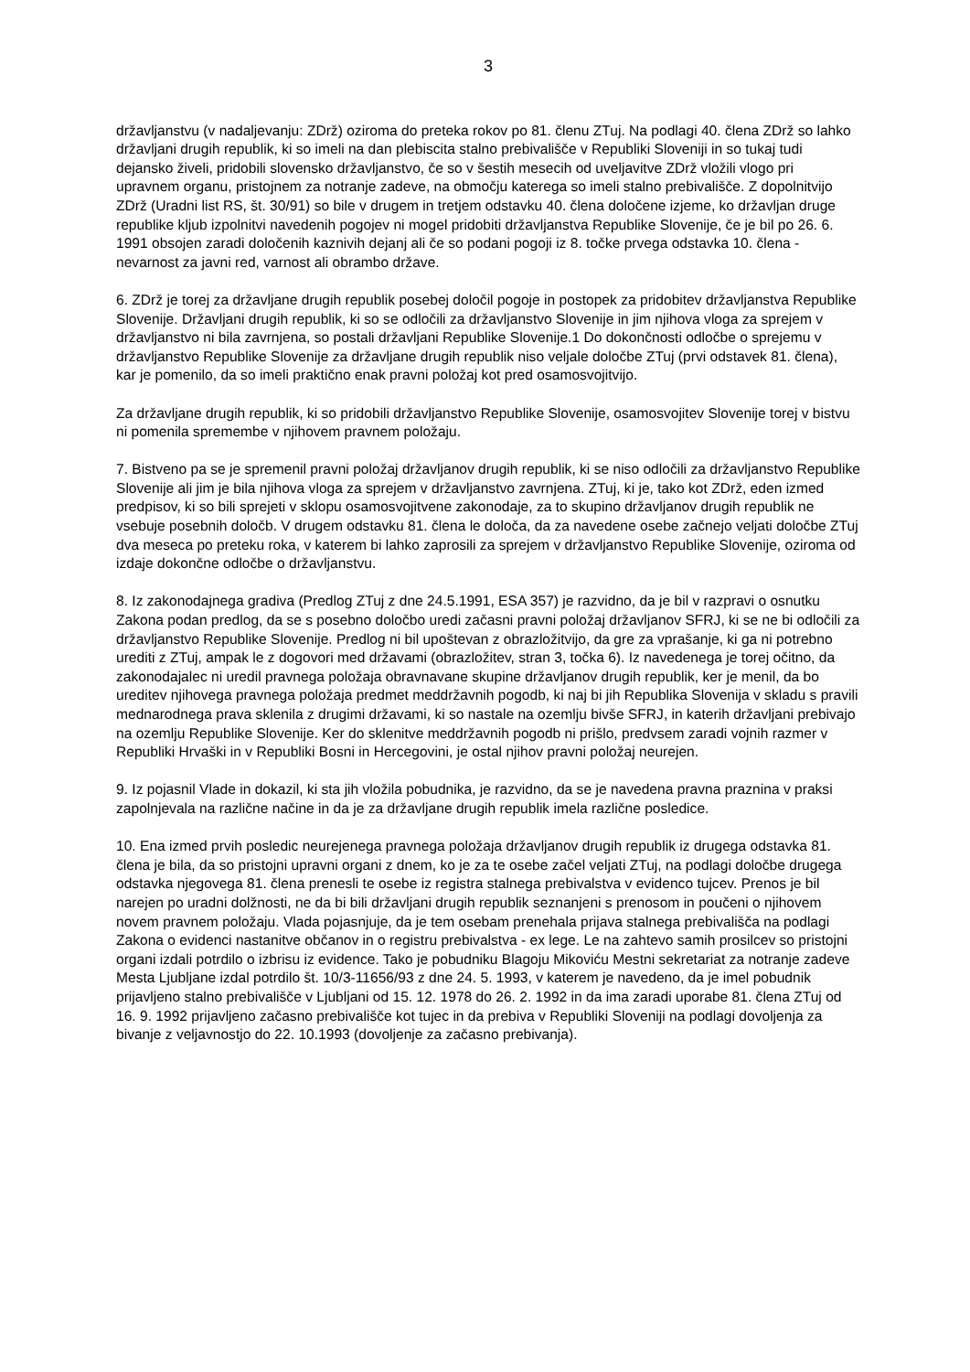3
državljanstvu (v nadaljevanju: ZDrž) oziroma do preteka rokov po 81. členu ZTuj. Na podlagi 40. člena ZDrž so lahko državljani drugih republik, ki so imeli na dan plebiscita stalno prebivališče v Republiki Sloveniji in so tukaj tudi dejansko živeli, pridobili slovensko državljanstvo, če so v šestih mesecih od uveljavitve ZDrž vložili vlogo pri upravnem organu, pristojnem za notranje zadeve, na območju katerega so imeli stalno prebivališče. Z dopolnitvijo ZDrž (Uradni list RS, št. 30/91) so bile v drugem in tretjem odstavku 40. člena določene izjeme, ko državljan druge republike kljub izpolnitvi navedenih pogojev ni mogel pridobiti državljanstva Republike Slovenije, če je bil po 26. 6. 1991 obsojen zaradi določenih kaznivih dejanj ali če so podani pogoji iz 8. točke prvega odstavka 10. člena - nevarnost za javni red, varnost ali obrambo države.
6. ZDrž je torej za državljane drugih republik posebej določil pogoje in postopek za pridobitev državljanstva Republike Slovenije. Državljani drugih republik, ki so se odločili za državljanstvo Slovenije in jim njihova vloga za sprejem v državljanstvo ni bila zavrnjena, so postali državljani Republike Slovenije.1 Do dokončnosti odločbe o sprejemu v državljanstvo Republike Slovenije za državljane drugih republik niso veljale določbe ZTuj (prvi odstavek 81. člena), kar je pomenilo, da so imeli praktično enak pravni položaj kot pred osamosvojitvijo.
Za državljane drugih republik, ki so pridobili državljanstvo Republike Slovenije, osamosvojitev Slovenije torej v bistvu ni pomenila spremembe v njihovem pravnem položaju.
7. Bistveno pa se je spremenil pravni položaj državljanov drugih republik, ki se niso odločili za državljanstvo Republike Slovenije ali jim je bila njihova vloga za sprejem v državljanstvo zavrnjena. ZTuj, ki je, tako kot ZDrž, eden izmed predpisov, ki so bili sprejeti v sklopu osamosvojitvene zakonodaje, za to skupino državljanov drugih republik ne vsebuje posebnih določb. V drugem odstavku 81. člena le določa, da za navedene osebe začnejo veljati določbe ZTuj dva meseca po preteku roka, v katerem bi lahko zaprosili za sprejem v državljanstvo Republike Slovenije, oziroma od izdaje dokončne odločbe o državljanstvu.
8. Iz zakonodajnega gradiva (Predlog ZTuj z dne 24.5.1991, ESA 357) je razvidno, da je bil v razpravi o osnutku Zakona podan predlog, da se s posebno določbo uredi začasni pravni položaj državljanov SFRJ, ki se ne bi odločili za državljanstvo Republike Slovenije. Predlog ni bil upoštevan z obrazložitvijo, da gre za vprašanje, ki ga ni potrebno urediti z ZTuj, ampak le z dogovori med državami (obrazložitev, stran 3, točka 6). Iz navedenega je torej očitno, da zakonodajalec ni uredil pravnega položaja obravnavane skupine državljanov drugih republik, ker je menil, da bo ureditev njihovega pravnega položaja predmet meddržavnih pogodb, ki naj bi jih Republika Slovenija v skladu s pravili mednarodnega prava sklenila z drugimi državami, ki so nastale na ozemlju bivše SFRJ, in katerih državljani prebivajo na ozemlju Republike Slovenije. Ker do sklenitve meddržavnih pogodb ni prišlo, predvsem zaradi vojnih razmer v Republiki Hrvaški in v Republiki Bosni in Hercegovini, je ostal njihov pravni položaj neurejen.
9. Iz pojasnil Vlade in dokazil, ki sta jih vložila pobudnika, je razvidno, da se je navedena pravna praznina v praksi zapolnjevala na različne načine in da je za državljane drugih republik imela različne posledice.
10. Ena izmed prvih posledic neurejenega pravnega položaja državljanov drugih republik iz drugega odstavka 81. člena je bila, da so pristojni upravni organi z dnem, ko je za te osebe začel veljati ZTuj, na podlagi določbe drugega odstavka njegovega 81. člena prenesli te osebe iz registra stalnega prebivalstva v evidenco tujcev. Prenos je bil narejen po uradni dolžnosti, ne da bi bili državljani drugih republik seznanjeni s prenosom in poučeni o njihovem novem pravnem položaju. Vlada pojasnjuje, da je tem osebam prenehala prijava stalnega prebivališča na podlagi Zakona o evidenci nastanitve občanov in o registru prebivalstva - ex lege. Le na zahtevo samih prosilcev so pristojni organi izdali potrdilo o izbrisu iz evidence. Tako je pobudniku Blagoju Mikoviću Mestni sekretariat za notranje zadeve Mesta Ljubljane izdal potrdilo št. 10/3-11656/93 z dne 24. 5. 1993, v katerem je navedeno, da je imel pobudnik prijavljeno stalno prebivališče v Ljubljani od 15. 12. 1978 do 26. 2. 1992 in da ima zaradi uporabe 81. člena ZTuj od 16. 9. 1992 prijavljeno začasno prebivališče kot tujec in da prebiva v Republiki Sloveniji na podlagi dovoljenja za bivanje z veljavnostjo do 22. 10.1993 (dovoljenje za začasno prebivanja).